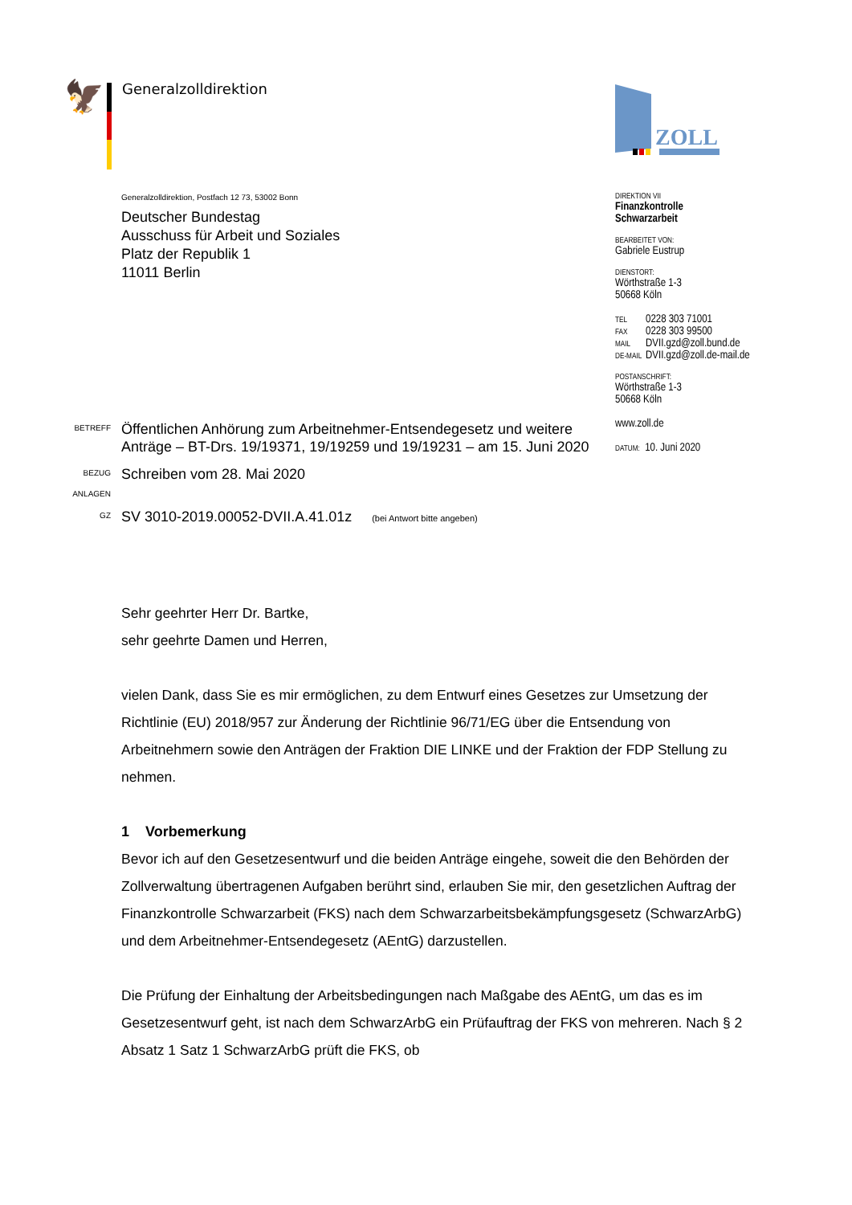🦅
Generalzolldirektion
ZOLL
Generalzolldirektion, Postfach 12 73, 53002 Bonn
Deutscher Bundestag
Ausschuss für Arbeit und Soziales
Platz der Republik 1
11011 Berlin
BETREFF
Öffentlichen Anhörung zum Arbeitnehmer-Entsendegesetz und weitere Anträge – BT-Drs. 19/19371, 19/19259 und 19/19231 – am 15. Juni 2020
BEZUG
Schreiben vom 28. Mai 2020
ANLAGEN
GZ
SV 3010-2019.00052-DVII.A.41.01z (bei Antwort bitte angeben)
DIREKTION VII
Finanzkontrolle
Schwarzarbeit
BEARBEITET VON:
Gabriele Eustrup
DIENSTORT:
Wörthstraße 1-3
50668 Köln
TEL 0228 303 71001
FAX 0228 303 99500
MAIL DVII.gzd@zoll.bund.de
DE-MAIL DVII.gzd@zoll.de-mail.de
POSTANSCHRIFT:
Wörthstraße 1-3
50668 Köln
www.zoll.de
DATUM: 10. Juni 2020
Sehr geehrter Herr Dr. Bartke,
sehr geehrte Damen und Herren,
vielen Dank, dass Sie es mir ermöglichen, zu dem Entwurf eines Gesetzes zur Umsetzung der Richtlinie (EU) 2018/957 zur Änderung der Richtlinie 96/71/EG über die Entsendung von Arbeitnehmern sowie den Anträgen der Fraktion DIE LINKE und der Fraktion der FDP Stellung zu nehmen.
1 Vorbemerkung
Bevor ich auf den Gesetzesentwurf und die beiden Anträge eingehe, soweit die den Behörden der Zollverwaltung übertragenen Aufgaben berührt sind, erlauben Sie mir, den gesetzlichen Auftrag der Finanzkontrolle Schwarzarbeit (FKS) nach dem Schwarzarbeitsbekämpfungsgesetz (SchwarzArbG) und dem Arbeitnehmer-Entsendegesetz (AEntG) darzustellen.
Die Prüfung der Einhaltung der Arbeitsbedingungen nach Maßgabe des AEntG, um das es im Gesetzesentwurf geht, ist nach dem SchwarzArbG ein Prüfauftrag der FKS von mehreren. Nach § 2 Absatz 1 Satz 1 SchwarzArbG prüft die FKS, ob